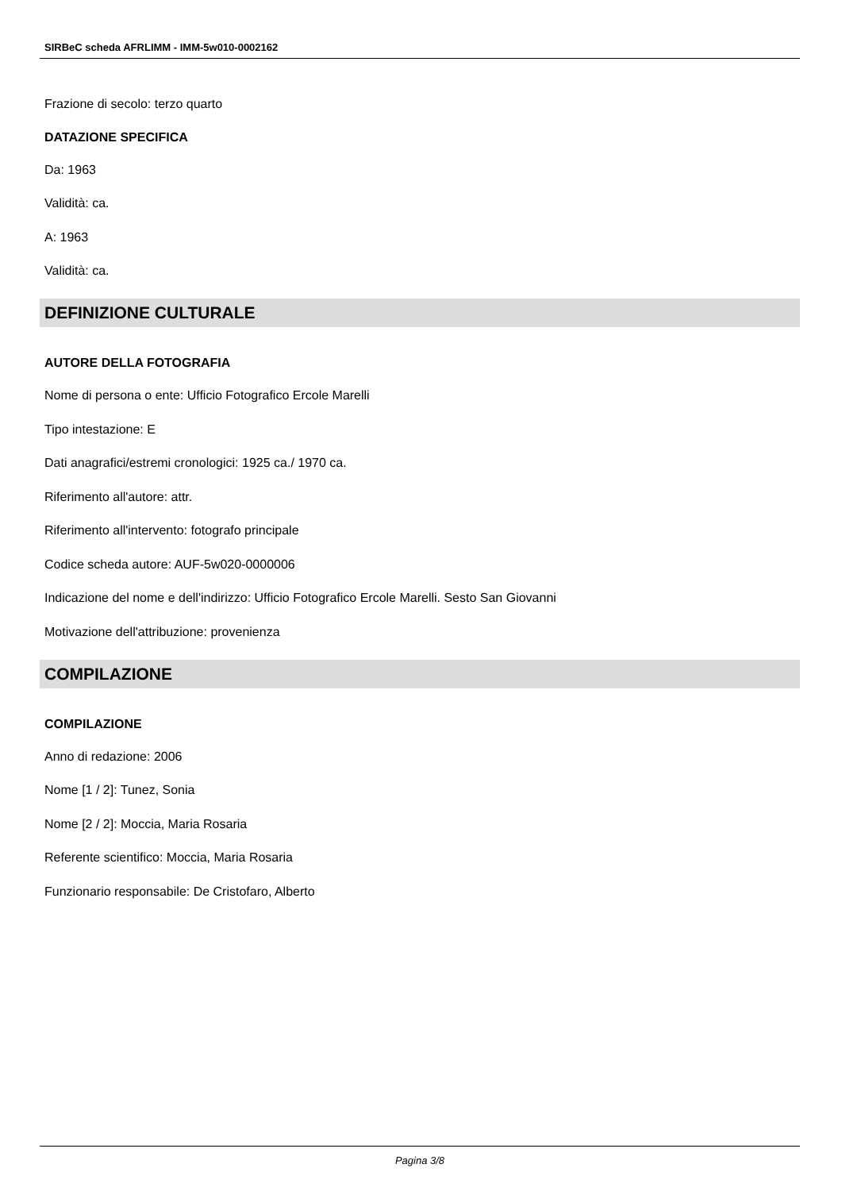SIRBeC scheda AFRLIMM - IMM-5w010-0002162
Frazione di secolo: terzo quarto
DATAZIONE SPECIFICA
Da: 1963
Validità: ca.
A: 1963
Validità: ca.
DEFINIZIONE CULTURALE
AUTORE DELLA FOTOGRAFIA
Nome di persona o ente: Ufficio Fotografico Ercole Marelli
Tipo intestazione: E
Dati anagrafici/estremi cronologici: 1925 ca./ 1970 ca.
Riferimento all'autore: attr.
Riferimento all'intervento: fotografo principale
Codice scheda autore: AUF-5w020-0000006
Indicazione del nome e dell'indirizzo: Ufficio Fotografico Ercole Marelli. Sesto San Giovanni
Motivazione dell'attribuzione: provenienza
COMPILAZIONE
COMPILAZIONE
Anno di redazione: 2006
Nome [1 / 2]: Tunez, Sonia
Nome [2 / 2]: Moccia, Maria Rosaria
Referente scientifico: Moccia, Maria Rosaria
Funzionario responsabile: De Cristofaro, Alberto
Pagina 3/8